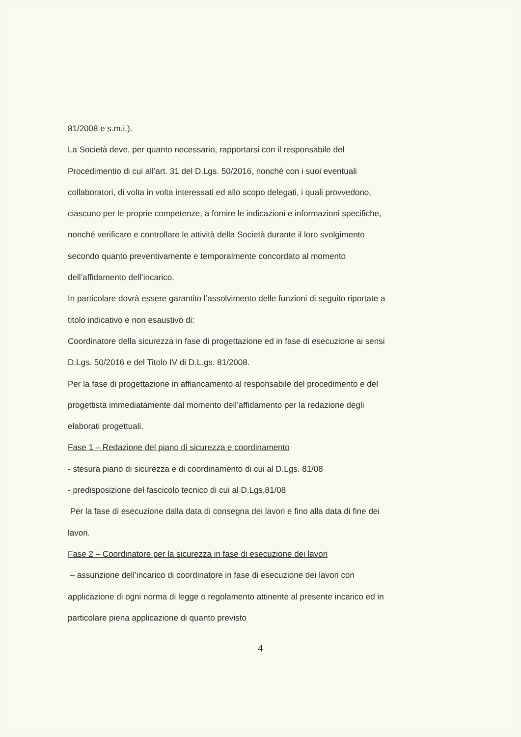81/2008 e s.m.i.).
La Società deve, per quanto necessario, rapportarsi con il responsabile del Procedimentio di cui all’art. 31 del D.Lgs. 50/2016, nonché con i suoi eventuali collaboratori, di volta in volta interessati ed allo scopo delegati, i quali provvedono, ciascuno per le proprie competenze, a fornire le indicazioni e informazioni specifiche, nonché verificare e controllare le attività della Società durante il loro svolgimento secondo quanto preventivamente e temporalmente concordato al momento dell’affidamento dell’incarico.
In particolare dovrà essere garantito l’assolvimento delle funzioni di seguito riportate a titolo indicativo e non esaustivo di:
Coordinatore della sicurezza in fase di progettazione ed in fase di esecuzione ai sensi D.Lgs. 50/2016 e del Titolo IV di D.L.gs. 81/2008.
Per la fase di progettazione in affiancamento al responsabile del procedimento e del progettista immediatamente dal momento dell’affidamento per la redazione degli elaborati progettuali.
Fase 1 – Redazione del piano di sicurezza e coordinamento
- stesura piano di sicurezza e di coordinamento di cui al D.Lgs. 81/08
- predisposizione del fascicolo tecnico di cui al D.Lgs.81/08
Per la fase di esecuzione dalla data di consegna dei lavori e fino alla data di fine dei lavori.
Fase 2 – Coordinatore per la sicurezza in fase di esecuzione dei lavori
– assunzione dell’incarico di coordinatore in fase di esecuzione dei lavori con applicazione di ogni norma di legge o regolamento attinente al presente incarico ed in particolare piena applicazione di quanto previsto
4